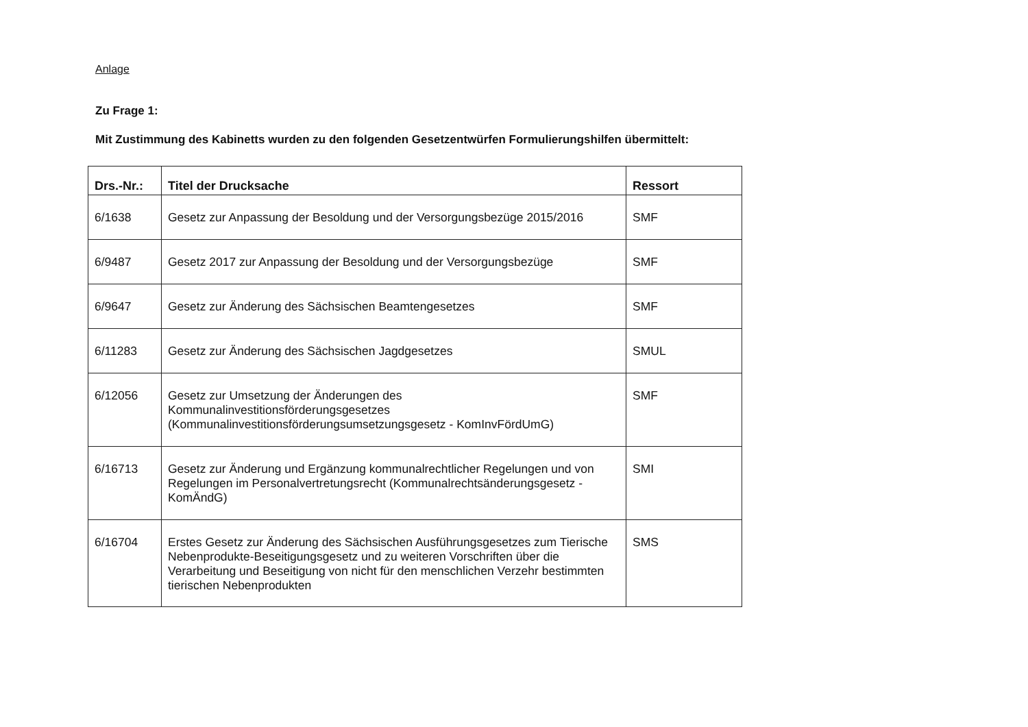Anlage
Zu Frage 1:
Mit Zustimmung des Kabinetts wurden zu den folgenden Gesetzentwürfen Formulierungshilfen übermittelt:
| Drs.-Nr.: | Titel der Drucksache | Ressort |
| --- | --- | --- |
| 6/1638 | Gesetz zur Anpassung der Besoldung und der Versorgungsbezüge 2015/2016 | SMF |
| 6/9487 | Gesetz 2017 zur Anpassung der Besoldung und der Versorgungsbezüge | SMF |
| 6/9647 | Gesetz zur Änderung des Sächsischen Beamtengesetzes | SMF |
| 6/11283 | Gesetz zur Änderung des Sächsischen Jagdgesetzes | SMUL |
| 6/12056 | Gesetz zur Umsetzung der Änderungen des Kommunalinvestitionsförderungsgesetzes (Kommunalinvestitionsförderungsumsetzungsgesetz - KomInvFördUmG) | SMF |
| 6/16713 | Gesetz zur Änderung und Ergänzung kommunalrechtlicher Regelungen und von Regelungen im Personalvertretungsrecht (Kommunalrechtsänderungsgesetz - KomÄndG) | SMI |
| 6/16704 | Erstes Gesetz zur Änderung des Sächsischen Ausführungsgesetzes zum Tierische Nebenprodukte-Beseitigungsgesetz und zu weiteren Vorschriften über die Verarbeitung und Beseitigung von nicht für den menschlichen Verzehr bestimmten tierischen Nebenprodukten | SMS |